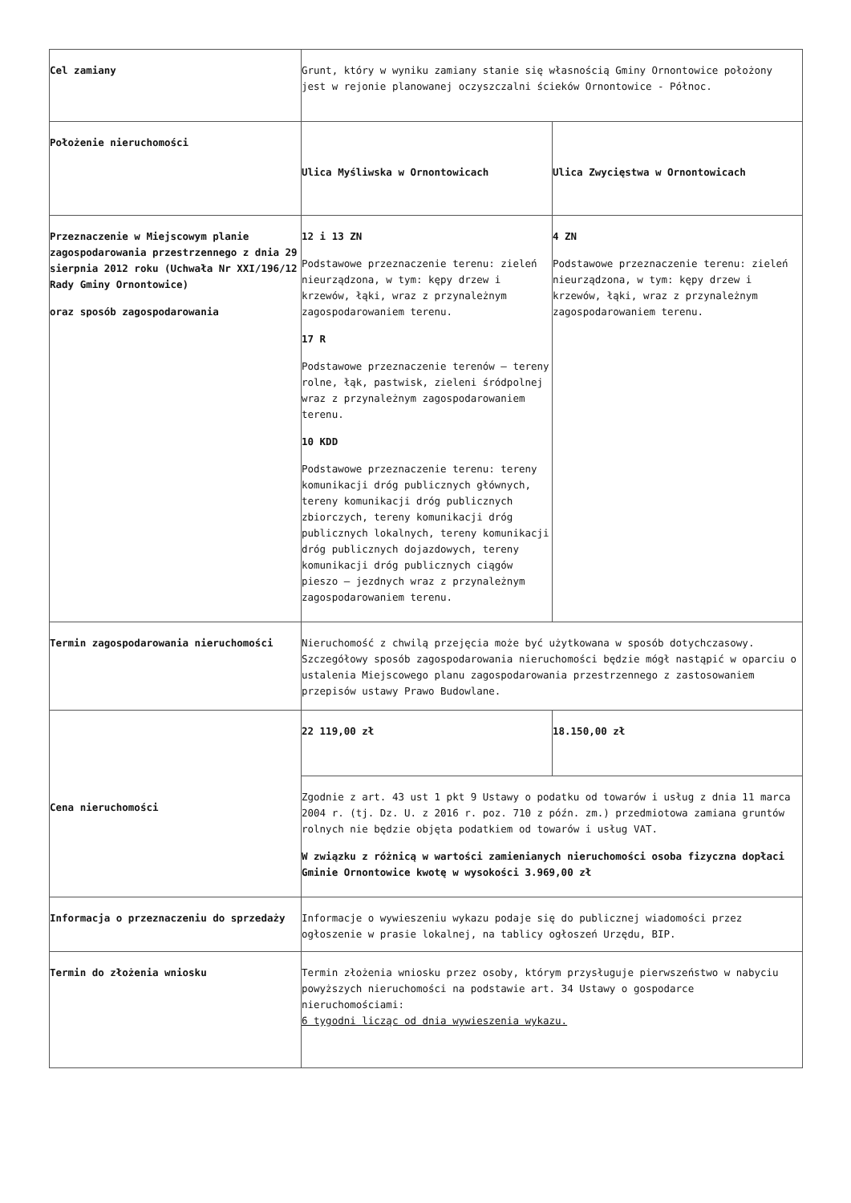| Cel zamiany | Grunt, który w wyniku zamiany stanie się własnością Gminy Ornontowice położony jest w rejonie planowanej oczyszczalni ścieków Ornontowice - Północ. | |
| Położenie nieruchomości | Ulica Myśliwska w Ornontowicach | Ulica Zwycięstwa w Ornontowicach |
| Przeznaczenie w Miejscowym planie zagospodarowania przestrzennego z dnia 29 sierpnia 2012 roku (Uchwała Nr XXI/196/12 Rady Gminy Ornontowice) oraz sposób zagospodarowania | 12 i 13 ZN Podstawowe przeznaczenie terenu: zieleń nieurządzona, w tym: kępy drzew i krzewów, łąki, wraz z przynależnym zagospodarowaniem terenu. 17 R Podstawowe przeznaczenie terenów – tereny rolne, łąk, pastwisk, zieleni śródpolnej wraz z przynależnym zagospodarowaniem terenu. 10 KDD Podstawowe przeznaczenie terenu: tereny komunikacji dróg publicznych głównych, tereny komunikacji dróg publicznych zbiorczych, tereny komunikacji dróg publicznych lokalnych, tereny komunikacji dróg publicznych dojazdowych, tereny komunikacji dróg publicznych ciągów pieszo – jezdnych wraz z przynależnym zagospodarowaniem terenu. | 4 ZN Podstawowe przeznaczenie terenu: zieleń nieurządzona, w tym: kępy drzew i krzewów, łąki, wraz z przynależnym zagospodarowaniem terenu. |
| Termin zagospodarowania nieruchomości | Nieruchomość z chwilą przejęcia może być użytkowana w sposób dotychczasowy. Szczegółowy sposób zagospodarowania nieruchomości będzie mógł nastąpić w oparciu o ustalenia Miejscowego planu zagospodarowania przestrzennego z zastosowaniem przepisów ustawy Prawo Budowlane. | |
| Cena nieruchomości | 22 119,00 zł | 18.150,00 zł |
| | Zgodnie z art. 43 ust 1 pkt 9 Ustawy o podatku od towarów i usług z dnia 11 marca 2004 r. (tj. Dz. U. z 2016 r. poz. 710 z późn. zm.) przedmiotowa zamiana gruntów rolnych nie będzie objęta podatkiem od towarów i usług VAT. W związku z różnicą w wartości zamienianych nieruchomości osoba fizyczna dopłaci Gminie Ornontowice kwotę w wysokości 3.969,00 zł | |
| Informacja o przeznaczeniu do sprzedaży | Informacje o wywieszeniu wykazu podaje się do publicznej wiadomości przez ogłoszenie w prasie lokalnej, na tablicy ogłoszeń Urzędu, BIP. | |
| Termin do złożenia wniosku | Termin złożenia wniosku przez osoby, którym przysługuje pierwszeństwo w nabyciu powyższych nieruchomości na podstawie art. 34 Ustawy o gospodarce nieruchomościami: 6 tygodni licząc od dnia wywieszenia wykazu. | |